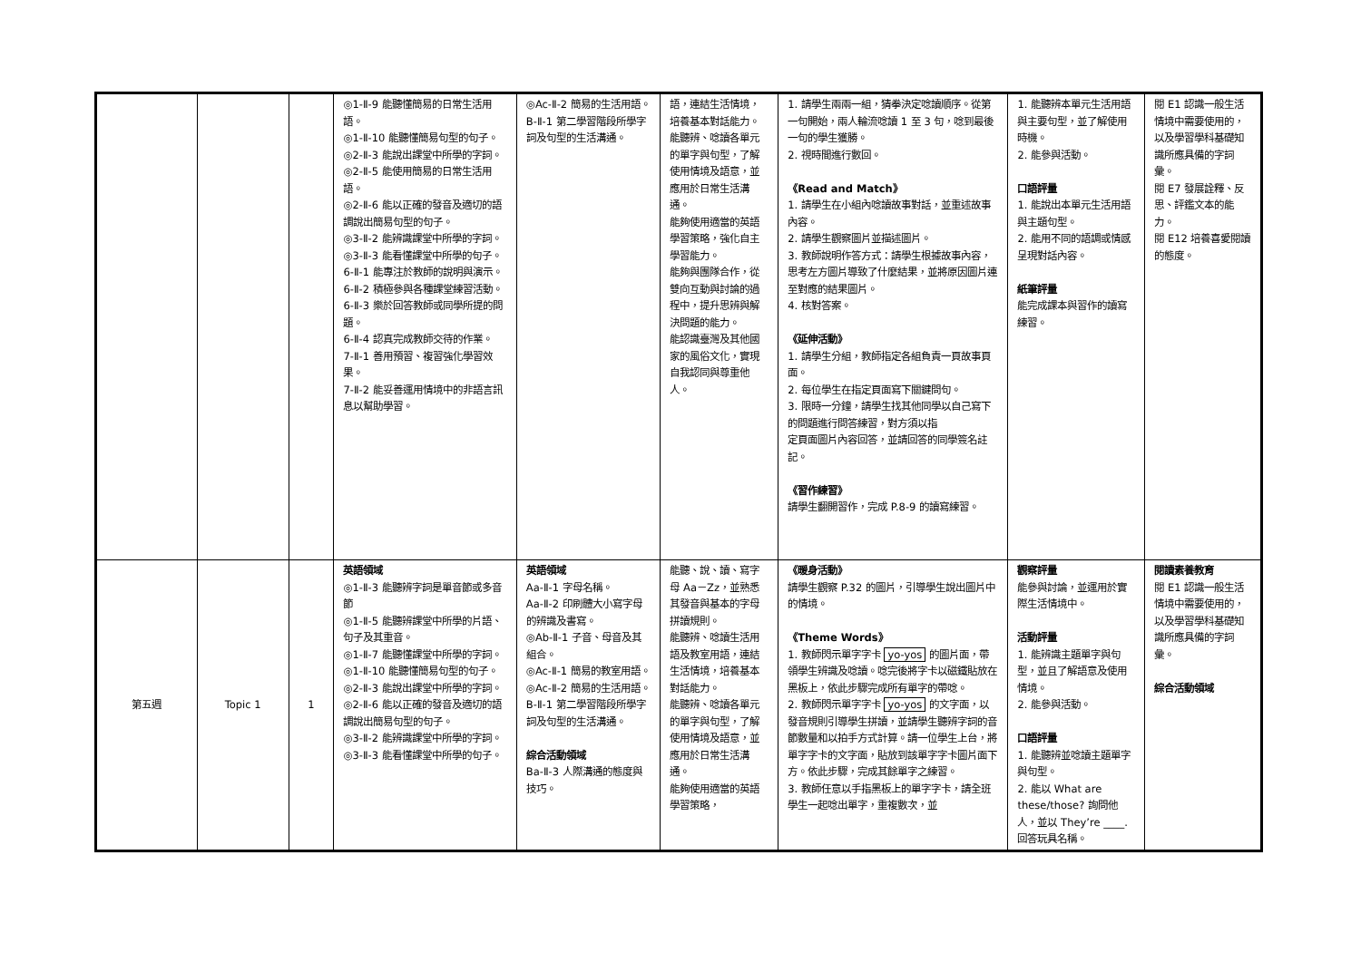| | | | ◎1-Ⅱ-9 能聽懂簡易的日常生活用語。 ◎1-Ⅱ-10 能聽懂簡易句型的句子。 ◎2-Ⅱ-3 能說出課堂中所學的字詞。 ◎2-Ⅱ-5 能使用簡易的日常生活用語。 ◎2-Ⅱ-6 能以正確的發音及適切的語調說出簡易句型的句子。 ◎3-Ⅱ-2 能辨識課堂中所學的字詞。 ◎3-Ⅱ-3 能看懂課堂中所學的句子。 6-Ⅱ-1 能專注於教師的說明與演示。 6-Ⅱ-2 積極參與各種課堂練習活動。 6-Ⅱ-3 樂於回答教師或同學所提的問題。 6-Ⅱ-4 認真完成教師交待的作業。 7-Ⅱ-1 善用預習、複習強化學習效果。 7-Ⅱ-2 能妥善運用情境中的非語言訊息以幫助學習。 | ◎Ac-Ⅱ-2 簡易的生活用語。 B-Ⅱ-1 第二學習階段所學字詞及句型的生活溝通。 | 語，連結生活情境，培養基本對話能力。 能聽辨、唸讀各單元的單字與句型，了解使用情境及語意，並應用於日常生活溝通。 能夠使用適當的英語學習策略，強化自主學習能力。 能夠與團隊合作，從雙向互動與討論的過程中，提升思辨與解決問題的能力。 能認識臺灣及其他國家的風俗文化，實現自我認同與尊重他人。 | 1. 請學生兩兩一組，猜拳決定唸讀順序。從第一句開始，兩人輪流唸讀 1 至 3 句，唸到最後一句的學生獲勝。 2. 視時間進行數回。 《Read and Match》 1. 請學生在小組內唸讀故事對話，並重述故事內容。 2. 請學生觀察圖片並描述圖片。 3. 教師說明作答方式：請學生根據故事內容，思考左方圖片導致了什麼結果，並將原因圖片連至對應的結果圖片。 4. 核對答案。 《延伸活動》 1. 請學生分組，教師指定各組負責一頁故事頁面。 2. 每位學生在指定頁面寫下關鍵問句。 3. 限時一分鐘，請學生找其他同學以自己寫下的問題進行問答練習，對方須以指 定頁面圖片內容回答，並請回答的同學簽名註記。 《習作練習》 請學生翻開習作，完成 P.8-9 的讀寫練習。 | 1. 能聽辨本單元生活用語與主要句型，並了解使用時機。 2. 能參與活動。 口語評量 1. 能說出本單元生活用語與主題句型。 2. 能用不同的語調或情感呈現對話內容。 紙筆評量 能完成課本與習作的讀寫練習。 | 閱 E1 認識一般生活情境中需要使用的，以及學習學科基礎知識所應具備的字詞彙。 閱 E7 發展詮釋、反思、評鑑文本的能力。 閱 E12 培養喜愛閱讀的態度。 |
| 第五週 | Topic 1 | 1 | 英語領域 ◎1-Ⅱ-3 能聽辨字詞是單音節或多音節 ◎1-Ⅱ-5 能聽辨課堂中所學的片語、句子及其重音。 ◎1-Ⅱ-7 能聽懂課堂中所學的字詞。 ◎1-Ⅱ-10 能聽懂簡易句型的句子。 ◎2-Ⅱ-3 能說出課堂中所學的字詞。 ◎2-Ⅱ-6 能以正確的發音及適切的語調說出簡易句型的句子。 ◎3-Ⅱ-2 能辨識課堂中所學的字詞。 ◎3-Ⅱ-3 能看懂課堂中所學的句子。 | 英語領域 Aa-Ⅱ-1 字母名稱。 Aa-Ⅱ-2 印刷體大小寫字母的辨識及書寫。 ◎Ab-Ⅱ-1 子音、母音及其組合。 ◎Ac-Ⅱ-1 簡易的教室用語。 ◎Ac-Ⅱ-2 簡易的生活用語。 B-Ⅱ-1 第二學習階段所學字詞及句型的生活溝通。 綜合活動領域 Ba-Ⅱ-3 人際溝通的態度與技巧。 | 能聽、說、讀、寫字母 Aa－Zz，並熟悉其發音與基本的字母拼讀規則。 能聽辨、唸讀生活用語及教室用語，連結生活情境，培養基本對話能力。 能聽辨、唸讀各單元的單字與句型，了解使用情境及語意，並應用於日常生活溝通。 能夠使用適當的英語學習策略， | 《暖身活動》 請學生觀察 P.32 的圖片，引導學生說出圖片中的情境。 《Theme Words》 1. 教師閃示單字字卡 yo-yos 的圖片面，帶領學生辨識及唸讀。唸完後將字卡以磁鐵貼放在黑板上，依此步驟完成所有單字的帶唸。 2. 教師閃示單字字卡 yo-yos 的文字面，以發音規則引導學生拼讀，並請學生聽辨字詞的音節數量和以拍手方式計算。請一位學生上台，將單字字卡的文字面，貼放到該單字字卡圖片面下方。依此步驟，完成其餘單字之練習。 3. 教師任意以手指黑板上的單字字卡，請全班學生一起唸出單字，重複數次，並 | 觀察評量 能參與討論，並運用於實際生活情境中。 活動評量 1. 能辨識主題單字與句型，並且了解語意及使用情境。 2. 能參與活動。 口語評量 1. 能聽辨並唸讀主題單字與句型。 2. 能以 What are these/those? 詢問他人，並以 They’re ____. 回答玩具名稱。 | 閱讀素養教育 閱 E1 認識一般生活情境中需要使用的，以及學習學科基礎知識所應具備的字詞彙。 綜合活動領域 |